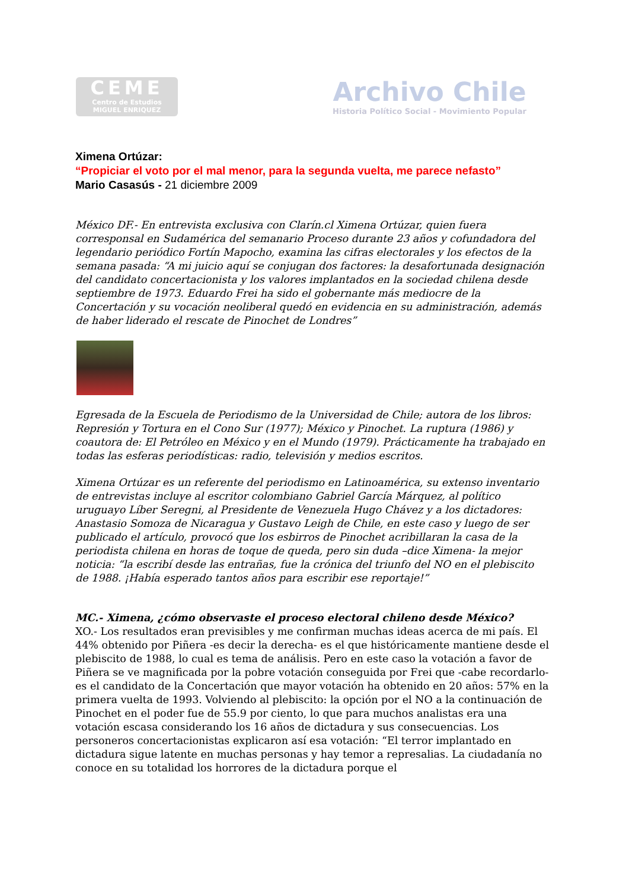CEME
Centro de Estudios
MIGUEL ENRIQUEZ
Archivo Chile
Historia Político Social - Movimiento Popular
Ximena Ortúzar:
“Propiciar el voto por el mal menor, para la segunda vuelta, me parece nefasto”
Mario Casasús - 21 diciembre 2009
México DF.- En entrevista exclusiva con Clarín.cl Ximena Ortúzar, quien fuera corresponsal en Sudamérica del semanario Proceso durante 23 años y cofundadora del legendario periódico Fortín Mapocho, examina las cifras electorales y los efectos de la semana pasada: “A mi juicio aquí se conjugan dos factores: la desafortunada designación del candidato concertacionista y los valores implantados en la sociedad chilena desde septiembre de 1973. Eduardo Frei ha sido el gobernante más mediocre de la Concertación y su vocación neoliberal quedó en evidencia en su administración, además de haber liderado el rescate de Pinochet de Londres”
Egresada de la Escuela de Periodismo de la Universidad de Chile; autora de los libros: Represión y Tortura en el Cono Sur (1977); México y Pinochet. La ruptura (1986) y coautora de: El Petróleo en México y en el Mundo (1979). Prácticamente ha trabajado en todas las esferas periodísticas: radio, televisión y medios escritos.
Ximena Ortúzar es un referente del periodismo en Latinoamérica, su extenso inventario de entrevistas incluye al escritor colombiano Gabriel García Márquez, al político uruguayo Líber Seregni, al Presidente de Venezuela Hugo Chávez y a los dictadores: Anastasio Somoza de Nicaragua y Gustavo Leigh de Chile, en este caso y luego de ser publicado el artículo, provocó que los esbirros de Pinochet acribillaran la casa de la periodista chilena en horas de toque de queda, pero sin duda –dice Ximena- la mejor noticia: “la escribí desde las entrañas, fue la crónica del triunfo del NO en el plebiscito de 1988. ¡Había esperado tantos años para escribir ese reportaje!”
MC.- Ximena, ¿cómo observaste el proceso electoral chileno desde México?
XO.- Los resultados eran previsibles y me confirman muchas ideas acerca de mi país. El 44% obtenido por Piñera -es decir la derecha- es el que históricamente mantiene desde el plebiscito de 1988, lo cual es tema de análisis. Pero en este caso la votación a favor de Piñera se ve magnificada por la pobre votación conseguida por Frei que -cabe recordarlo- es el candidato de la Concertación que mayor votación ha obtenido en 20 años: 57% en la primera vuelta de 1993. Volviendo al plebiscito: la opción por el NO a la continuación de Pinochet en el poder fue de 55.9 por ciento, lo que para muchos analistas era una votación escasa considerando los 16 años de dictadura y sus consecuencias. Los personeros concertacionistas explicaron así esa votación: “El terror implantado en dictadura sigue latente en muchas personas y hay temor a represalias. La ciudadanía no conoce en su totalidad los horrores de la dictadura porque el